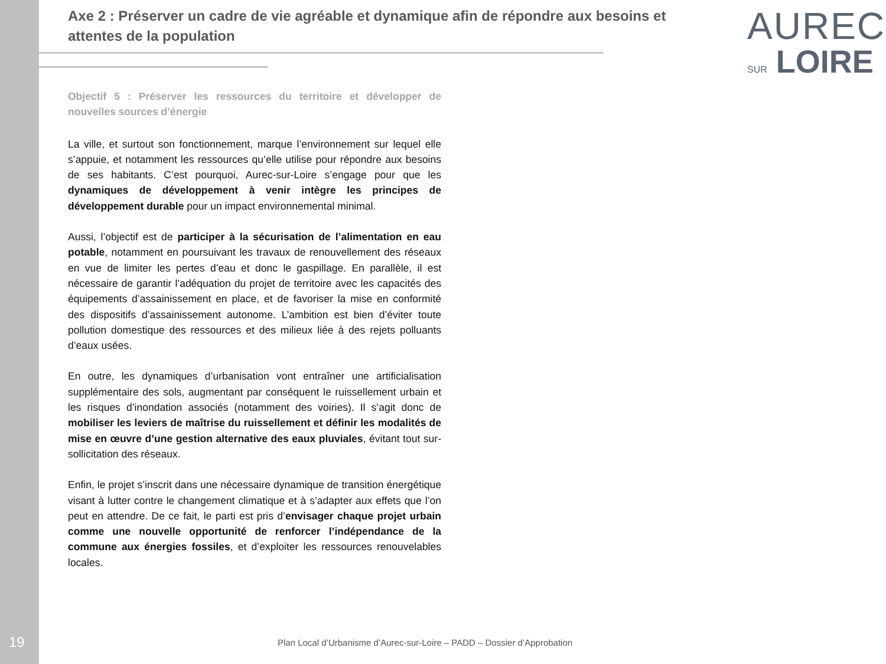Axe 2 : Préserver un cadre de vie agréable et dynamique afin de répondre aux besoins et attentes de la population
AUREC
SUR LOIRE
Objectif 5 : Préserver les ressources du territoire et développer de nouvelles sources d’énergie
La ville, et surtout son fonctionnement, marque l’environnement sur lequel elle s’appuie, et notamment les ressources qu’elle utilise pour répondre aux besoins de ses habitants. C’est pourquoi, Aurec-sur-Loire s’engage pour que les dynamiques de développement à venir intègre les principes de développement durable pour un impact environnemental minimal.
Aussi, l’objectif est de participer à la sécurisation de l’alimentation en eau potable, notamment en poursuivant les travaux de renouvellement des réseaux en vue de limiter les pertes d’eau et donc le gaspillage. En parallèle, il est nécessaire de garantir l’adéquation du projet de territoire avec les capacités des équipements d’assainissement en place, et de favoriser la mise en conformité des dispositifs d’assainissement autonome. L’ambition est bien d’éviter toute pollution domestique des ressources et des milieux liée à des rejets polluants d’eaux usées.
En outre, les dynamiques d’urbanisation vont entraîner une artificialisation supplémentaire des sols, augmentant par conséquent le ruissellement urbain et les risques d’inondation associés (notamment des voiries). Il s’agit donc de mobiliser les leviers de maîtrise du ruissellement et définir les modalités de mise en œuvre d’une gestion alternative des eaux pluviales, évitant tout sur-sollicitation des réseaux.
Enfin, le projet s’inscrit dans une nécessaire dynamique de transition énergétique visant à lutter contre le changement climatique et à s’adapter aux effets que l’on peut en attendre. De ce fait, le parti est pris d’envisager chaque projet urbain comme une nouvelle opportunité de renforcer l’indépendance de la commune aux énergies fossiles, et d’exploiter les ressources renouvelables locales.
19 Plan Local d’Urbanisme d’Aurec-sur-Loire – PADD – Dossier d’Approbation